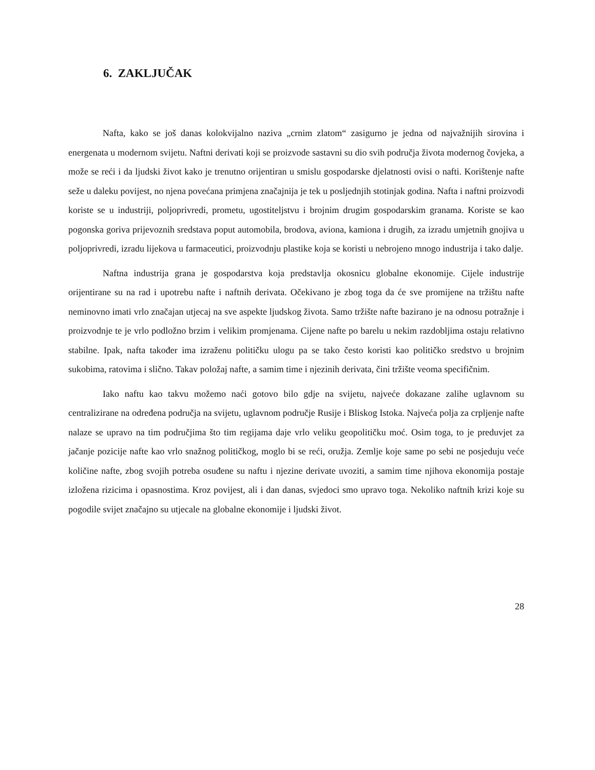6. ZAKLJUČAK
Nafta, kako se još danas kolokvijalno naziva „crnim zlatom“ zasigurno je jedna od najvažnijih sirovina i energenata u modernom svijetu. Naftni derivati koji se proizvode sastavni su dio svih područja života modernog čovjeka, a može se reći i da ljudski život kako je trenutno orijentiran u smislu gospodarske djelatnosti ovisi o nafti. Korištenje nafte seže u daleku povijest, no njena povećana primjena značajnija je tek u posljednjih stotinjak godina. Nafta i naftni proizvodi koriste se u industriji, poljoprivredi, prometu, ugostiteljstvu i brojnim drugim gospodarskim granama. Koriste se kao pogonska goriva prijevoznih sredstava poput automobila, brodova, aviona, kamiona i drugih, za izradu umjetnih gnojiva u poljoprivredi, izradu lijekova u farmaceutici, proizvodnju plastike koja se koristi u nebrojeno mnogo industrija i tako dalje.
Naftna industrija grana je gospodarstva koja predstavlja okosnicu globalne ekonomije. Cijele industrije orijentirane su na rad i upotrebu nafte i naftnih derivata. Očekivano je zbog toga da će sve promijene na tržištu nafte neminovno imati vrlo značajan utjecaj na sve aspekte ljudskog života. Samo tržište nafte bazirano je na odnosu potražnje i proizvodnje te je vrlo podložno brzim i velikim promjenama. Cijene nafte po barelu u nekim razdobljima ostaju relativno stabilne. Ipak, nafta također ima izraženu političku ulogu pa se tako često koristi kao političko sredstvo u brojnim sukobima, ratovima i slično. Takav položaj nafte, a samim time i njezinih derivata, čini tržište veoma specifičnim.
Iako naftu kao takvu možemo naći gotovo bilo gdje na svijetu, najveće dokazane zalihe uglavnom su centralizirane na određena područja na svijetu, uglavnom područje Rusije i Bliskog Istoka. Najveća polja za crpljenje nafte nalaze se upravo na tim područjima što tim regijama daje vrlo veliku geopolitičku moć. Osim toga, to je preduvjet za jačanje pozicije nafte kao vrlo snažnog političkog, moglo bi se reći, oružja. Zemlje koje same po sebi ne posjeduju veće količine nafte, zbog svojih potreba osuđene su naftu i njezine derivate uvoziti, a samim time njihova ekonomija postaje izložena rizicima i opasnostima. Kroz povijest, ali i dan danas, svjedoci smo upravo toga. Nekoliko naftnih krizi koje su pogodile svijet značajno su utjecale na globalne ekonomije i ljudski život.
28